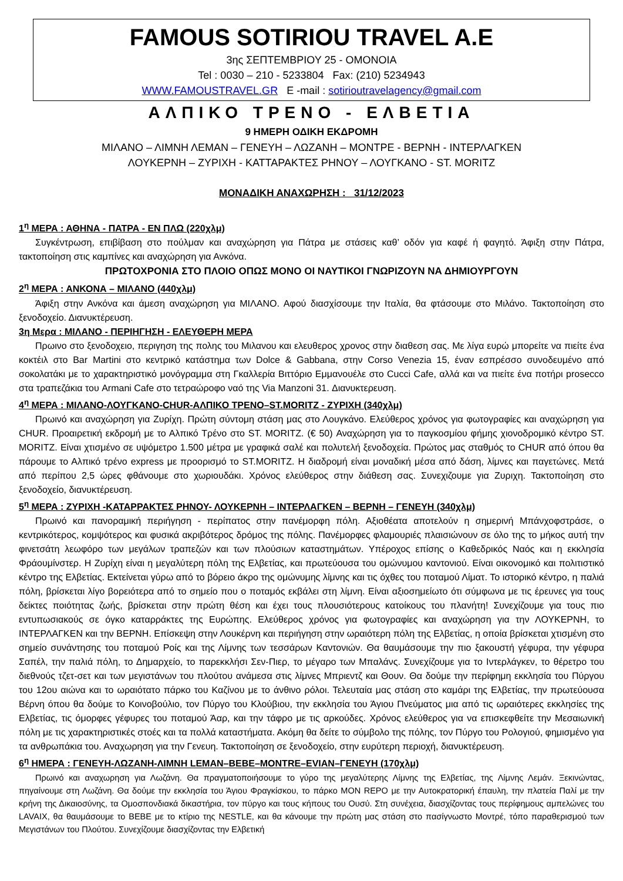FAMOUS SOTIRIOU TRAVEL A.E
3ης ΣΕΠΤΕΜΒΡΙΟΥ 25 - ΟΜΟΝΟΙΑ
Tel : 0030 – 210 - 5233804 Fax: (210) 5234943
WWW.FAMOUSTRAVEL.GR E -mail : sotirioutravelagency@gmail.com
ΑΛΠΙΚΟ ΤΡΕΝΟ - ΕΛΒΕΤΙΑ
9 ΗΜΕΡΗ ΟΔΙΚΗ ΕΚΔΡΟΜΗ
ΜΙΛΑΝΟ – ΛΙΜΝΗ ΛΕΜΑΝ – ΓΕΝΕΥΗ – ΛΩΖΑΝΗ – ΜΟΝΤΡΕ - ΒΕΡΝΗ - ΙΝΤΕΡΛΑΓΚΕΝ
ΛΟΥΚΕΡΝΗ – ΖΥΡΙΧΗ - ΚΑΤΤΑΡΑΚΤΕΣ ΡΗΝΟΥ – ΛΟΥΓΚΑΝΟ - ST. MORITZ
ΜΟΝΑΔΙΚΗ ΑΝΑΧΩΡΗΣΗ : 31/12/2023
1<sup>η</sup> ΜΕΡΑ : ΑΘΗΝΑ - ΠΑΤΡΑ - ΕΝ ΠΛΩ (220χλμ)
Συγκέντρωση, επιβίβαση στο πούλμαν και αναχώρηση για Πάτρα με στάσεις καθ’ οδόν για καφέ ή φαγητό. Άφιξη στην Πάτρα, τακτοποίηση στις καμπίνες και αναχώρηση για Ανκόνα.
ΠΡΩΤΟΧΡΟΝΙΑ ΣΤΟ ΠΛΟΙΟ ΟΠΩΣ ΜΟΝΟ ΟΙ ΝΑΥΤΙΚΟΙ ΓΝΩΡΙΖΟΥΝ ΝΑ ΔΗΜΙΟΥΡΓΟΥΝ
2<sup>η</sup> ΜΕΡΑ : ΑΝΚΟΝΑ – ΜΙΛΑΝΟ (440χλμ)
Άφιξη στην Ανκόνα και άμεση αναχώρηση για ΜΙΛΑΝΟ. Αφού διασχίσουμε την Ιταλία, θα φτάσουμε στο Μιλάνο. Τακτοποίηση στο ξενοδοχείο. Διανυκτέρευση.
3η Μερα : ΜΙΛΑΝΟ - ΠΕΡΙΗΓΗΣΗ - ΕΛΕΥΘΕΡΗ ΜΕΡΑ
Πρωινο στο ξενοδοχειο, περιγηση της πολης του Μιλανου και ελευθερος χρονος στην διαθεση σας. Με λίγα ευρώ μπορείτε να πιείτε ένα κοκτέιλ στο Bar Martini στο κεντρικό κατάστημα των Dolce & Gabbana, στην Corso Venezia 15, έναν εσπρέσσο συνοδευμένο από σοκολατάκι με το χαρακτηριστικό μονόγραμμα στη Γκαλλερία Βιττόριο Εμμανουέλε στο Cucci Cafe, αλλά και να πιείτε ένα ποτήρι prosecco στα τραπεζάκια του Armani Cafe στο τετραώροφο ναό της Via Manzoni 31. Διανυκτερευση.
4<sup>η</sup> ΜΕΡΑ : ΜΙΛΑΝΟ-ΛΟΥΓΚΑΝΟ-CHUR-ΑΛΠΙΚΟ ΤΡΕΝΟ–ST.MORITZ - ΖΥΡΙΧΗ (340χλμ)
Πρωινό και αναχώρηση για Ζυρίχη. Πρώτη σύντομη στάση μας στο Λουγκάνο. Ελεύθερος χρόνος για φωτογραφίες και αναχώρηση για CHUR. Προαιρετική εκδρομή με το Αλπικό Τρένο στο ST. MORITZ. (€ 50) Αναχώρηση για το παγκοσμίου φήμης χιονοδρομικό κέντρο ST. MORITZ. Είναι χτισμένο σε υψόμετρο 1.500 μέτρα με γραφικά σαλέ και πολυτελή ξενοδοχεία. Πρώτος μας σταθμός το CHUR από όπου θα πάρουμε το Αλπικό τρένο express με προορισμό το ST.MORITZ. Η διαδρομή είναι μοναδική μέσα από δάση, λίμνες και παγετώνες. Μετά από περίπου 2,5 ώρες φθάνουμε στο χωριουδάκι. Χρόνος ελεύθερος στην διάθεση σας. Συνεχιζουμε για Ζυριχη. Τακτοποίηση στο ξενοδοχείο, διανυκτέρευση.
5<sup>η</sup> ΜΕΡΑ : ΖΥΡΙΧΗ -ΚΑΤΑΡΡΑΚΤΕΣ ΡΗΝΟΥ- ΛΟΥΚΕΡΝΗ – ΙΝΤΕΡΛΑΓΚΕΝ – ΒΕΡΝΗ – ΓΕΝΕΥΗ (340χλμ)
Πρωινό και πανοραμική περιήγηση - περίπατος στην πανέμορφη πόλη. Αξιοθέατα αποτελούν η σημερινή Μπάνχοφστράσε, ο κεντρικότερος, κομψότερος και φυσικά ακριβότερος δρόμος της πόλης. Πανέμορφες φλαμουριές πλαισιώνουν σε όλο της το μήκος αυτή την φινετσάτη λεωφόρο των μεγάλων τραπεζών και των πλούσιων καταστημάτων. Υπέροχος επίσης ο Καθεδρικός Ναός και η εκκλησία Φράουμίνστερ. Η Ζυρίχη είναι η μεγαλύτερη πόλη της Ελβετίας, και πρωτεύουσα του ομώνυμου καντονιού. Είναι οικονομικό και πολιτιστικό κέντρο της Ελβετίας. Εκτείνεται γύρω από το βόρειο άκρο της ομώνυμης λίμνης και τις όχθες του ποταμού Λίματ. Το ιστορικό κέντρο, η παλιά πόλη, βρίσκεται λίγο βορειότερα από το σημείο που ο ποταμός εκβάλει στη λίμνη. Είναι αξιοσημείωτο ότι σύμφωνα με τις έρευνες για τους δείκτες ποιότητας ζωής, βρίσκεται στην πρώτη θέση και έχει τους πλουσιότερους κατοίκους του πλανήτη! Συνεχίζουμε για τους πιο εντυπωσιακούς σε όγκο καταρράκτες της Ευρώπης. Ελεύθερος χρόνος για φωτογραφίες και αναχώρηση για την ΛΟΥΚΕΡΝΗ, το ΙΝΤΕΡΛΑΓΚΕΝ και την ΒΕΡΝΗ. Επίσκεψη στην Λουκέρνη και περιήγηση στην ωραιότερη πόλη της Ελβετίας, η οποία βρίσκεται χτισμένη στο σημείο συνάντησης του ποταμού Ροίς και της Λίμνης των τεσσάρων Καντονιών. Θα θαυμάσουμε την πιο ξακουστή γέφυρα, την γέφυρα Σαπέλ, την παλιά πόλη, το Δημαρχείο, το παρεκκλήσι Σεν-Πιερ, το μέγαρο των Μπαλάνς. Συνεχίζουμε για το Ιντερλάγκεν, το θέρετρο του διεθνούς τζετ-σετ και των μεγιστάνων του πλούτου ανάμεσα στις λίμνες Μπριεντζ και Θουν. Θα δούμε την περίφημη εκκλησία του Πύργου του 12ου αιώνα και το ωραιότατο πάρκο του Καζίνου με το άνθινο ρόλοι. Τελευταία μας στάση στο καμάρι της Ελβετίας, την πρωτεύουσα Βέρνη όπου θα δούμε το Κοινοβούλιο, τον Πύργο του Κλούβιου, την εκκλησία του Άγιου Πνεύματος μια από τις ωραιότερες εκκλησίες της Ελβετίας, τις όμορφες γέφυρες του ποταμού Άαρ, και την τάφρο με τις αρκούδες. Χρόνος ελεύθερος για να επισκεφθείτε την Μεσαιωνική πόλη με τις χαρακτηριστικές στοές και τα πολλά καταστήματα. Ακόμη θα δείτε το σύμβολο της πόλης, τον Πύργο του Ρολογιού, φημισμένο για τα ανθρωπάκια του. Αναχωρηση για την Γενευη. Τακτοποίηση σε ξενοδοχείο, στην ευρύτερη περιοχή, διανυκτέρευση.
6<sup>η</sup> ΗΜΕΡΑ : ΓΕΝΕΥΗ-ΛΩΖΑΝΗ-ΛΙΜΝΗ LEMAN–BEBE–MONTRE–EVIAN–ΓΕΝΕΥΗ (170χλμ)
Πρωινό και αναχωρηση για Λωζάνη. Θα πραγματοποιήσουμε το γύρο της μεγαλύτερης Λίμνης της Ελβετίας, της Λίμνης Λεμάν. Ξεκινώντας, πηγαίνουμε στη Λωζάνη. Θα δούμε την εκκλησία του Άγιου Φραγκίσκου, το πάρκο MON REPO με την Αυτοκρατορική έπαυλη, την πλατεία Παλί με την κρήνη της Δικαιοσύνης, τα Ομοσπονδιακά δικαστήρια, τον πύργο και τους κήπους του Ουσύ. Στη συνέχεια, διασχίζοντας τους περίφημους αμπελώνες του LAVAIX, θα θαυμάσουμε το BEBE με το κτίριο της NESTLE, και θα κάνουμε την πρώτη μας στάση στο πασίγνωστο Μοντρέ, τόπο παραθερισμού των Μεγιστάνων του Πλούτου. Συνεχίζουμε διασχίζοντας την Ελβετική